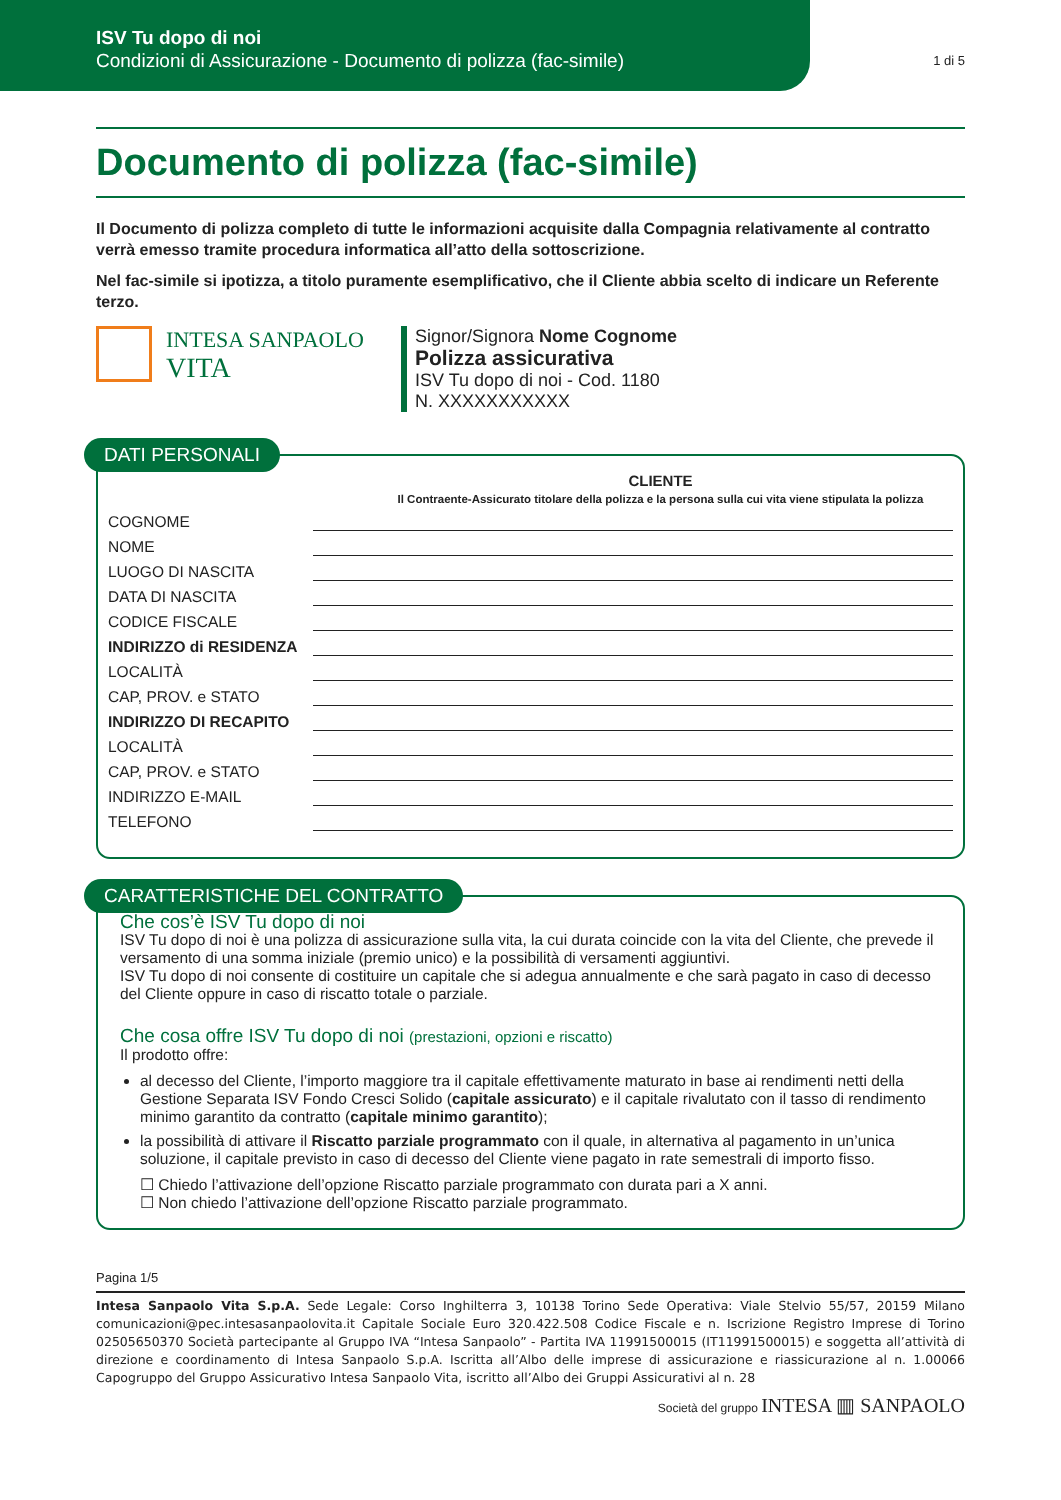ISV Tu dopo di noi
Condizioni di Assicurazione - Documento di polizza (fac-simile)
1 di 5
Documento di polizza (fac-simile)
Il Documento di polizza completo di tutte le informazioni acquisite dalla Compagnia relativamente al contratto verrà emesso tramite procedura informatica all’atto della sottoscrizione.
Nel fac-simile si ipotizza, a titolo puramente esemplificativo, che il Cliente abbia scelto di indicare un Referente terzo.
INTESA SANPAOLO
VITA
Signor/Signora Nome Cognome
Polizza assicurativa
ISV Tu dopo di noi - Cod. 1180
N. XXXXXXXXXXX
DATI PERSONALI
CLIENTE
Il Contraente-Assicurato titolare della polizza e la persona sulla cui vita viene stipulata la polizza
COGNOME
NOME
LUOGO DI NASCITA
DATA DI NASCITA
CODICE FISCALE
INDIRIZZO di RESIDENZA
LOCALITÀ
CAP, PROV. e STATO
INDIRIZZO DI RECAPITO
LOCALITÀ
CAP, PROV. e STATO
INDIRIZZO E-MAIL
TELEFONO
CARATTERISTICHE DEL CONTRATTO
Che cos’è ISV Tu dopo di noi
ISV Tu dopo di noi è una polizza di assicurazione sulla vita, la cui durata coincide con la vita del Cliente, che prevede il versamento di una somma iniziale (premio unico) e la possibilità di versamenti aggiuntivi.
ISV Tu dopo di noi consente di costituire un capitale che si adegua annualmente e che sarà pagato in caso di decesso del Cliente oppure in caso di riscatto totale o parziale.
Che cosa offre ISV Tu dopo di noi (prestazioni, opzioni e riscatto)
Il prodotto offre:
al decesso del Cliente, l’importo maggiore tra il capitale effettivamente maturato in base ai rendimenti netti della Gestione Separata ISV Fondo Cresci Solido (capitale assicurato) e il capitale rivalutato con il tasso di rendimento minimo garantito da contratto (capitale minimo garantito);
la possibilità di attivare il Riscatto parziale programmato con il quale, in alternativa al pagamento in un’unica soluzione, il capitale previsto in caso di decesso del Cliente viene pagato in rate semestrali di importo fisso.
☐ Chiedo l’attivazione dell’opzione Riscatto parziale programmato con durata pari a X anni.
☐ Non chiedo l’attivazione dell’opzione Riscatto parziale programmato.
Pagina 1/5
Intesa Sanpaolo Vita S.p.A. Sede Legale: Corso Inghilterra 3, 10138 Torino Sede Operativa: Viale Stelvio 55/57, 20159 Milano comunicazioni@pec.intesasanpaolovita.it Capitale Sociale Euro 320.422.508 Codice Fiscale e n. Iscrizione Registro Imprese di Torino 02505650370 Società partecipante al Gruppo IVA “Intesa Sanpaolo” - Partita IVA 11991500015 (IT11991500015) e soggetta all’attività di direzione e coordinamento di Intesa Sanpaolo S.p.A. Iscritta all’Albo delle imprese di assicurazione e riassicurazione al n. 1.00066 Capogruppo del Gruppo Assicurativo Intesa Sanpaolo Vita, iscritto all’Albo dei Gruppi Assicurativi al n. 28
Società del gruppo INTESA ▥ SANPAOLO